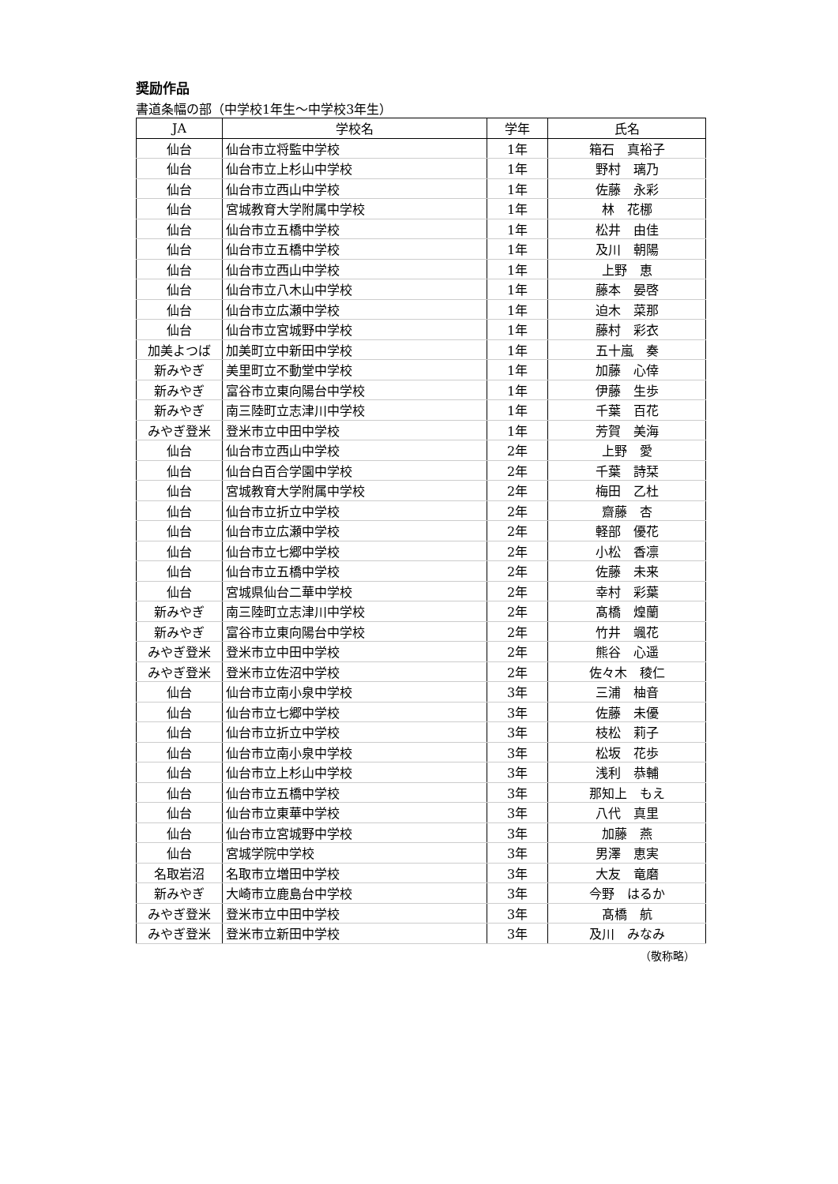奨励作品
書道条幅の部（中学校1年生～中学校3年生）
| JA | 学校名 | 学年 | 氏名 |
| --- | --- | --- | --- |
| 仙台 | 仙台市立将監中学校 | 1年 | 箱石 真裕子 |
| 仙台 | 仙台市立上杉山中学校 | 1年 | 野村 璃乃 |
| 仙台 | 仙台市立西山中学校 | 1年 | 佐藤 永彩 |
| 仙台 | 宮城教育大学附属中学校 | 1年 | 林 花梛 |
| 仙台 | 仙台市立五橋中学校 | 1年 | 松井 由佳 |
| 仙台 | 仙台市立五橋中学校 | 1年 | 及川 朝陽 |
| 仙台 | 仙台市立西山中学校 | 1年 | 上野 恵 |
| 仙台 | 仙台市立八木山中学校 | 1年 | 藤本 晏啓 |
| 仙台 | 仙台市立広瀬中学校 | 1年 | 迫木 菜那 |
| 仙台 | 仙台市立宮城野中学校 | 1年 | 藤村 彩衣 |
| 加美よつば | 加美町立中新田中学校 | 1年 | 五十嵐 奏 |
| 新みやぎ | 美里町立不動堂中学校 | 1年 | 加藤 心倖 |
| 新みやぎ | 富谷市立東向陽台中学校 | 1年 | 伊藤 生歩 |
| 新みやぎ | 南三陸町立志津川中学校 | 1年 | 千葉 百花 |
| みやぎ登米 | 登米市立中田中学校 | 1年 | 芳賀 美海 |
| 仙台 | 仙台市立西山中学校 | 2年 | 上野 愛 |
| 仙台 | 仙台白百合学園中学校 | 2年 | 千葉 詩栞 |
| 仙台 | 宮城教育大学附属中学校 | 2年 | 梅田 乙杜 |
| 仙台 | 仙台市立折立中学校 | 2年 | 齋藤 杏 |
| 仙台 | 仙台市立広瀬中学校 | 2年 | 軽部 優花 |
| 仙台 | 仙台市立七郷中学校 | 2年 | 小松 香凛 |
| 仙台 | 仙台市立五橋中学校 | 2年 | 佐藤 未来 |
| 仙台 | 宮城県仙台二華中学校 | 2年 | 幸村 彩葉 |
| 新みやぎ | 南三陸町立志津川中学校 | 2年 | 髙橋 煌蘭 |
| 新みやぎ | 富谷市立東向陽台中学校 | 2年 | 竹井 颯花 |
| みやぎ登米 | 登米市立中田中学校 | 2年 | 熊谷 心遥 |
| みやぎ登米 | 登米市立佐沼中学校 | 2年 | 佐々木 稜仁 |
| 仙台 | 仙台市立南小泉中学校 | 3年 | 三浦 柚音 |
| 仙台 | 仙台市立七郷中学校 | 3年 | 佐藤 未優 |
| 仙台 | 仙台市立折立中学校 | 3年 | 枝松 莉子 |
| 仙台 | 仙台市立南小泉中学校 | 3年 | 松坂 花歩 |
| 仙台 | 仙台市立上杉山中学校 | 3年 | 浅利 恭輔 |
| 仙台 | 仙台市立五橋中学校 | 3年 | 那知上 もえ |
| 仙台 | 仙台市立東華中学校 | 3年 | 八代 真里 |
| 仙台 | 仙台市立宮城野中学校 | 3年 | 加藤 燕 |
| 仙台 | 宮城学院中学校 | 3年 | 男澤 恵実 |
| 名取岩沼 | 名取市立増田中学校 | 3年 | 大友 竜磨 |
| 新みやぎ | 大崎市立鹿島台中学校 | 3年 | 今野 はるか |
| みやぎ登米 | 登米市立中田中学校 | 3年 | 髙橋 航 |
| みやぎ登米 | 登米市立新田中学校 | 3年 | 及川 みなみ |
（敬称略）